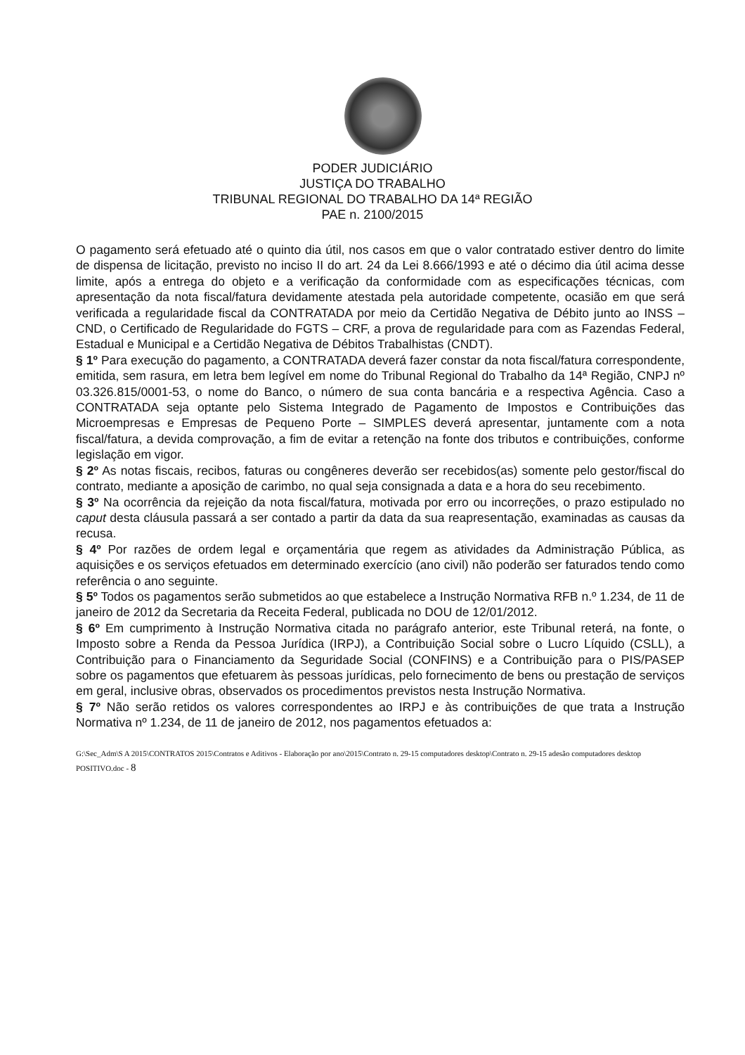PODER JUDICIÁRIO
JUSTIÇA DO TRABALHO
TRIBUNAL REGIONAL DO TRABALHO DA 14ª REGIÃO
PAE n. 2100/2015
O pagamento será efetuado até o quinto dia útil, nos casos em que o valor contratado estiver dentro do limite de dispensa de licitação, previsto no inciso II do art. 24 da Lei 8.666/1993 e até o décimo dia útil acima desse limite, após a entrega do objeto e a verificação da conformidade com as especificações técnicas, com apresentação da nota fiscal/fatura devidamente atestada pela autoridade competente, ocasião em que será verificada a regularidade fiscal da CONTRATADA por meio da Certidão Negativa de Débito junto ao INSS – CND, o Certificado de Regularidade do FGTS – CRF, a prova de regularidade para com as Fazendas Federal, Estadual e Municipal e a Certidão Negativa de Débitos Trabalhistas (CNDT).
§ 1º Para execução do pagamento, a CONTRATADA deverá fazer constar da nota fiscal/fatura correspondente, emitida, sem rasura, em letra bem legível em nome do Tribunal Regional do Trabalho da 14ª Região, CNPJ nº 03.326.815/0001-53, o nome do Banco, o número de sua conta bancária e a respectiva Agência. Caso a CONTRATADA seja optante pelo Sistema Integrado de Pagamento de Impostos e Contribuições das Microempresas e Empresas de Pequeno Porte – SIMPLES deverá apresentar, juntamente com a nota fiscal/fatura, a devida comprovação, a fim de evitar a retenção na fonte dos tributos e contribuições, conforme legislação em vigor.
§ 2º As notas fiscais, recibos, faturas ou congêneres deverão ser recebidos(as) somente pelo gestor/fiscal do contrato, mediante a aposição de carimbo, no qual seja consignada a data e a hora do seu recebimento.
§ 3º Na ocorrência da rejeição da nota fiscal/fatura, motivada por erro ou incorreções, o prazo estipulado no caput desta cláusula passará a ser contado a partir da data da sua reapresentação, examinadas as causas da recusa.
§ 4º Por razões de ordem legal e orçamentária que regem as atividades da Administração Pública, as aquisições e os serviços efetuados em determinado exercício (ano civil) não poderão ser faturados tendo como referência o ano seguinte.
§ 5º Todos os pagamentos serão submetidos ao que estabelece a Instrução Normativa RFB n.º 1.234, de 11 de janeiro de 2012 da Secretaria da Receita Federal, publicada no DOU de 12/01/2012.
§ 6º Em cumprimento à Instrução Normativa citada no parágrafo anterior, este Tribunal reterá, na fonte, o Imposto sobre a Renda da Pessoa Jurídica (IRPJ), a Contribuição Social sobre o Lucro Líquido (CSLL), a Contribuição para o Financiamento da Seguridade Social (CONFINS) e a Contribuição para o PIS/PASEP sobre os pagamentos que efetuarem às pessoas jurídicas, pelo fornecimento de bens ou prestação de serviços em geral, inclusive obras, observados os procedimentos previstos nesta Instrução Normativa.
§ 7º Não serão retidos os valores correspondentes ao IRPJ e às contribuições de que trata a Instrução Normativa nº 1.234, de 11 de janeiro de 2012, nos pagamentos efetuados a:
G:\Sec_Adm\S A 2015\CONTRATOS 2015\Contratos e Aditivos - Elaboração por ano\2015\Contrato n. 29-15 computadores desktop\Contrato n. 29-15 adesão computadores desktop POSITIVO.doc - 8